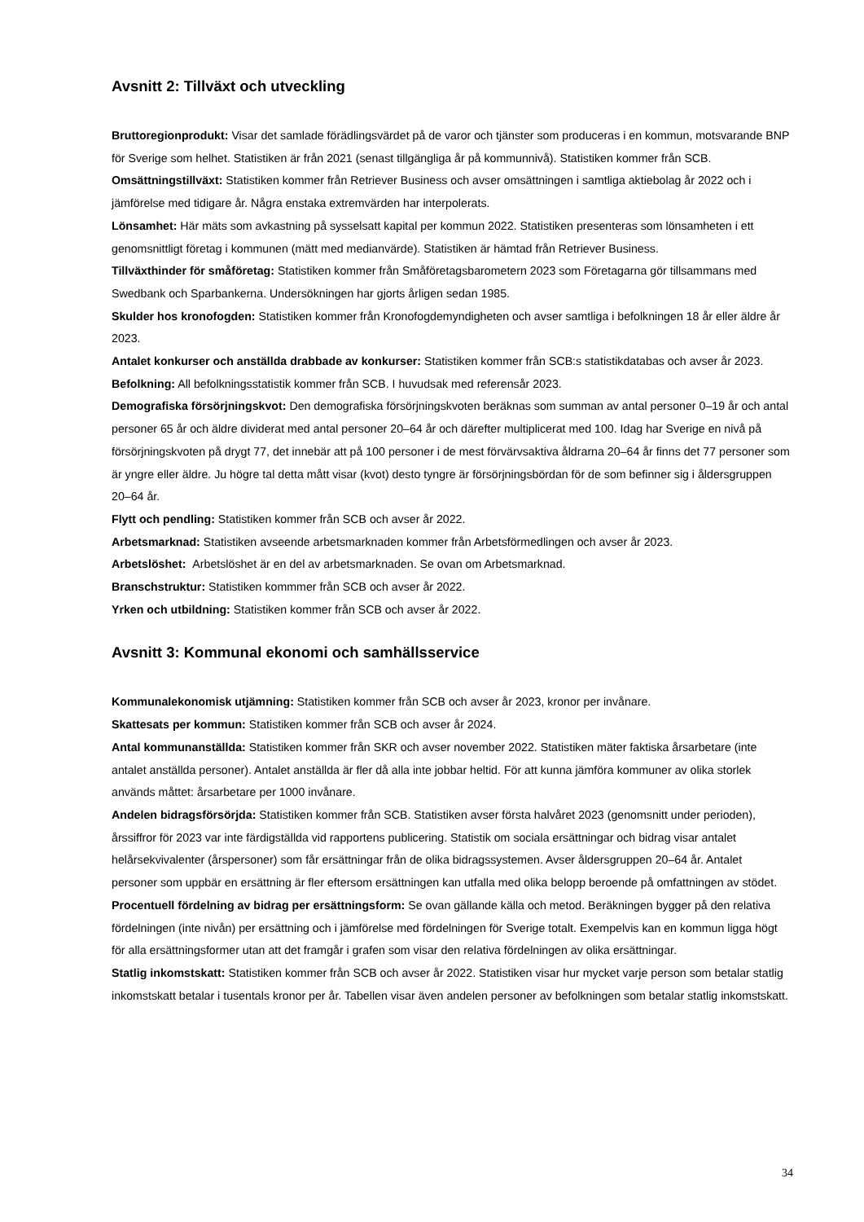Avsnitt 2: Tillväxt och utveckling
Bruttoregionprodukt: Visar det samlade förädlingsvärdet på de varor och tjänster som produceras i en kommun, motsvarande BNP för Sverige som helhet. Statistiken är från 2021 (senast tillgängliga år på kommunnivå). Statistiken kommer från SCB.
Omsättningstillväxt: Statistiken kommer från Retriever Business och avser omsättningen i samtliga aktiebolag år 2022 och i jämförelse med tidigare år. Några enstaka extremvärden har interpolerats.
Lönsamhet: Här mäts som avkastning på sysselsatt kapital per kommun 2022. Statistiken presenteras som lönsamheten i ett genomsnittligt företag i kommunen (mätt med medianvärde). Statistiken är hämtad från Retriever Business.
Tillväxthinder för småföretag: Statistiken kommer från Småföretagsbarometern 2023 som Företagarna gör tillsammans med Swedbank och Sparbankerna. Undersökningen har gjorts årligen sedan 1985.
Skulder hos kronofogden: Statistiken kommer från Kronofogdemyndigheten och avser samtliga i befolkningen 18 år eller äldre år 2023.
Antalet konkurser och anställda drabbade av konkurser: Statistiken kommer från SCB:s statistikdatabas och avser år 2023.
Befolkning: All befolkningsstatistik kommer från SCB. I huvudsak med referensår 2023.
Demografiska försörjningskvot: Den demografiska försörjningskvoten beräknas som summan av antal personer 0–19 år och antal personer 65 år och äldre dividerat med antal personer 20–64 år och därefter multiplicerat med 100. Idag har Sverige en nivå på försörjningskvoten på drygt 77, det innebär att på 100 personer i de mest förvärvsaktiva åldrarna 20–64 år finns det 77 personer som är yngre eller äldre. Ju högre tal detta mått visar (kvot) desto tyngre är försörjningsbördan för de som befinner sig i åldersgruppen 20–64 år.
Flytt och pendling: Statistiken kommer från SCB och avser år 2022.
Arbetsmarknad: Statistiken avseende arbetsmarknaden kommer från Arbetsförmedlingen och avser år 2023.
Arbetslöshet: Arbetslöshet är en del av arbetsmarknaden. Se ovan om Arbetsmarknad.
Branschstruktur: Statistiken kommmer från SCB och avser år 2022.
Yrken och utbildning: Statistiken kommer från SCB och avser år 2022.
Avsnitt 3: Kommunal ekonomi och samhällsservice
Kommunalekonomisk utjämning: Statistiken kommer från SCB och avser år 2023, kronor per invånare.
Skattesats per kommun: Statistiken kommer från SCB och avser år 2024.
Antal kommunanställda: Statistiken kommer från SKR och avser november 2022. Statistiken mäter faktiska årsarbetare (inte antalet anställda personer). Antalet anställda är fler då alla inte jobbar heltid. För att kunna jämföra kommuner av olika storlek används måttet: årsarbetare per 1000 invånare.
Andelen bidragsförsörjda: Statistiken kommer från SCB. Statistiken avser första halvåret 2023 (genomsnitt under perioden), årssiffror för 2023 var inte färdigställda vid rapportens publicering. Statistik om sociala ersättningar och bidrag visar antalet helårsekvivalenter (årspersoner) som får ersättningar från de olika bidragssystemen. Avser åldersgruppen 20–64 år. Antalet personer som uppbär en ersättning är fler eftersom ersättningen kan utfalla med olika belopp beroende på omfattningen av stödet.
Procentuell fördelning av bidrag per ersättningsform: Se ovan gällande källa och metod. Beräkningen bygger på den relativa fördelningen (inte nivån) per ersättning och i jämförelse med fördelningen för Sverige totalt. Exempelvis kan en kommun ligga högt för alla ersättningsformer utan att det framgår i grafen som visar den relativa fördelningen av olika ersättningar.
Statlig inkomstskatt: Statistiken kommer från SCB och avser år 2022. Statistiken visar hur mycket varje person som betalar statlig inkomstskatt betalar i tusentals kronor per år. Tabellen visar även andelen personer av befolkningen som betalar statlig inkomstskatt.
34